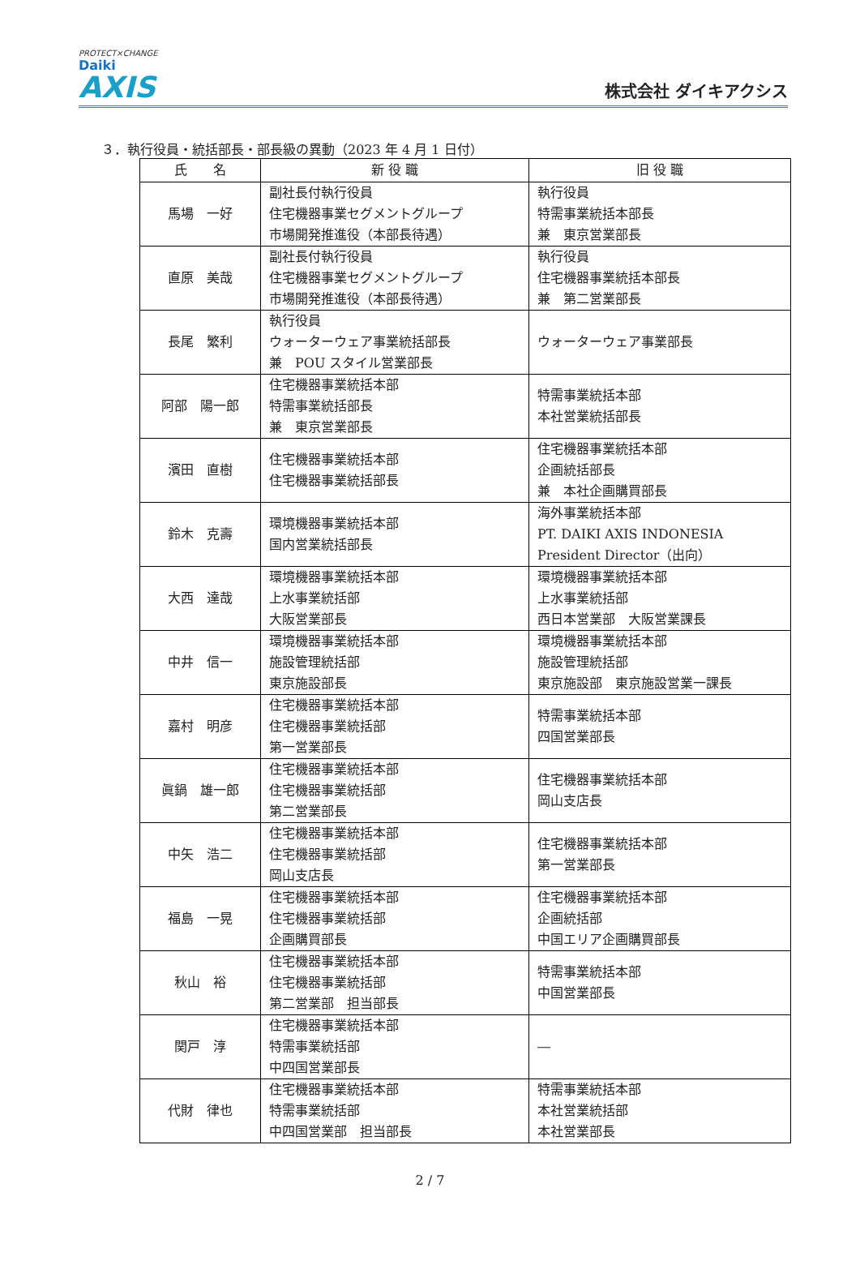PROTECT×CHANGE
Daiki
AXIS
株式会社 ダイキアクシス
３．執行役員・統括部長・部長級の異動（2023 年 4 月 1 日付）
| 氏 名 | 新 役 職 | 旧 役 職 |
| --- | --- | --- |
| 馬場 一好 | 副社長付執行役員 住宅機器事業セグメントグループ 市場開発推進役（本部長待遇） | 執行役員 特需事業統括本部長 兼 東京営業部長 |
| 直原 美哉 | 副社長付執行役員 住宅機器事業セグメントグループ 市場開発推進役（本部長待遇） | 執行役員 住宅機器事業統括本部長 兼 第二営業部長 |
| 長尾 繁利 | 執行役員 ウォーターウェア事業統括部長 兼 POU スタイル営業部長 | ウォーターウェア事業部長 |
| 阿部 陽一郎 | 住宅機器事業統括本部 特需事業統括部長 兼 東京営業部長 | 特需事業統括本部 本社営業統括部長 |
| 濱田 直樹 | 住宅機器事業統括本部 住宅機器事業統括部長 | 住宅機器事業統括本部 企画統括部長 兼 本社企画購買部長 |
| 鈴木 克壽 | 環境機器事業統括本部 国内営業統括部長 | 海外事業統括本部 PT. DAIKI AXIS INDONESIA President Director（出向） |
| 大西 達哉 | 環境機器事業統括本部 上水事業統括部 大阪営業部長 | 環境機器事業統括本部 上水事業統括部 西日本営業部 大阪営業課長 |
| 中井 信一 | 環境機器事業統括本部 施設管理統括部 東京施設部長 | 環境機器事業統括本部 施設管理統括部 東京施設部 東京施設営業一課長 |
| 嘉村 明彦 | 住宅機器事業統括本部 住宅機器事業統括部 第一営業部長 | 特需事業統括本部 四国営業部長 |
| 眞鍋 雄一郎 | 住宅機器事業統括本部 住宅機器事業統括部 第二営業部長 | 住宅機器事業統括本部 岡山支店長 |
| 中矢 浩二 | 住宅機器事業統括本部 住宅機器事業統括部 岡山支店長 | 住宅機器事業統括本部 第一営業部長 |
| 福島 一晃 | 住宅機器事業統括本部 住宅機器事業統括部 企画購買部長 | 住宅機器事業統括本部 企画統括部 中国エリア企画購買部長 |
| 秋山 裕 | 住宅機器事業統括本部 住宅機器事業統括部 第二営業部 担当部長 | 特需事業統括本部 中国営業部長 |
| 関戸 淳 | 住宅機器事業統括本部 特需事業統括部 中四国営業部長 | ― |
| 代財 律也 | 住宅機器事業統括本部 特需事業統括部 中四国営業部 担当部長 | 特需事業統括本部 本社営業統括部 本社営業部長 |
2 / 7